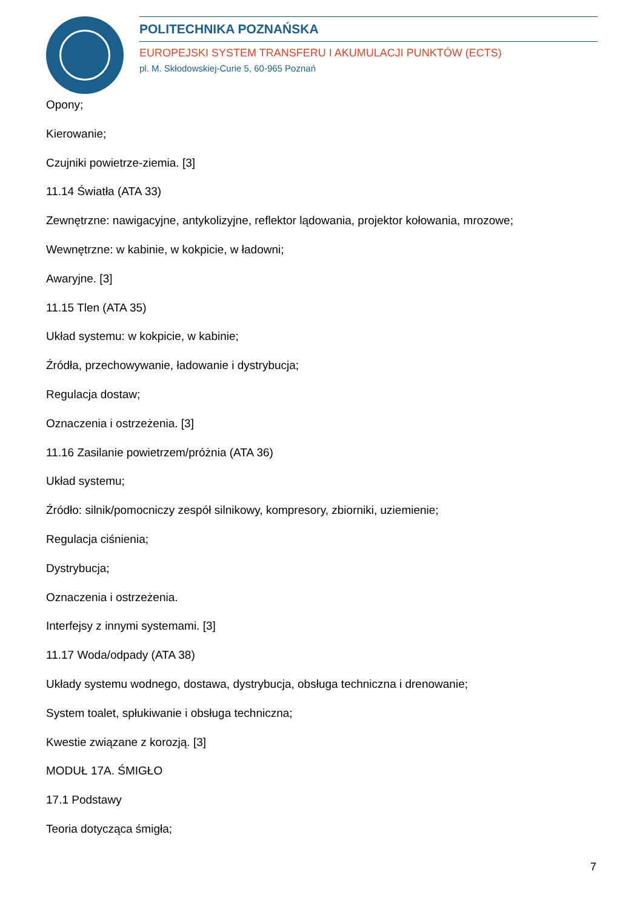POLITECHNIKA POZNAŃSKA
EUROPEJSKI SYSTEM TRANSFERU I AKUMULACJI PUNKTÓW (ECTS)
pl. M. Skłodowskiej-Curie 5, 60-965 Poznań
Opony;
Kierowanie;
Czujniki powietrze-ziemia. [3]
11.14 Światła (ATA 33)
Zewnętrzne: nawigacyjne, antykolizyjne, reflektor lądowania, projektor kołowania, mrozowe;
Wewnętrzne: w kabinie, w kokpicie, w ładowni;
Awaryjne. [3]
11.15 Tlen (ATA 35)
Układ systemu: w kokpicie, w kabinie;
Źródła, przechowywanie, ładowanie i dystrybucja;
Regulacja dostaw;
Oznaczenia i ostrzeżenia. [3]
11.16 Zasilanie powietrzem/próżnia (ATA 36)
Układ systemu;
Źródło: silnik/pomocniczy zespół silnikowy, kompresory, zbiorniki, uziemienie;
Regulacja ciśnienia;
Dystrybucja;
Oznaczenia i ostrzeżenia.
Interfejsy z innymi systemami. [3]
11.17 Woda/odpady (ATA 38)
Układy systemu wodnego, dostawa, dystrybucja, obsługa techniczna i drenowanie;
System toalet, spłukiwanie i obsługa techniczna;
Kwestie związane z korozją. [3]
MODUŁ 17A. ŚMIGŁO
17.1 Podstawy
Teoria dotycząca śmigła;
7